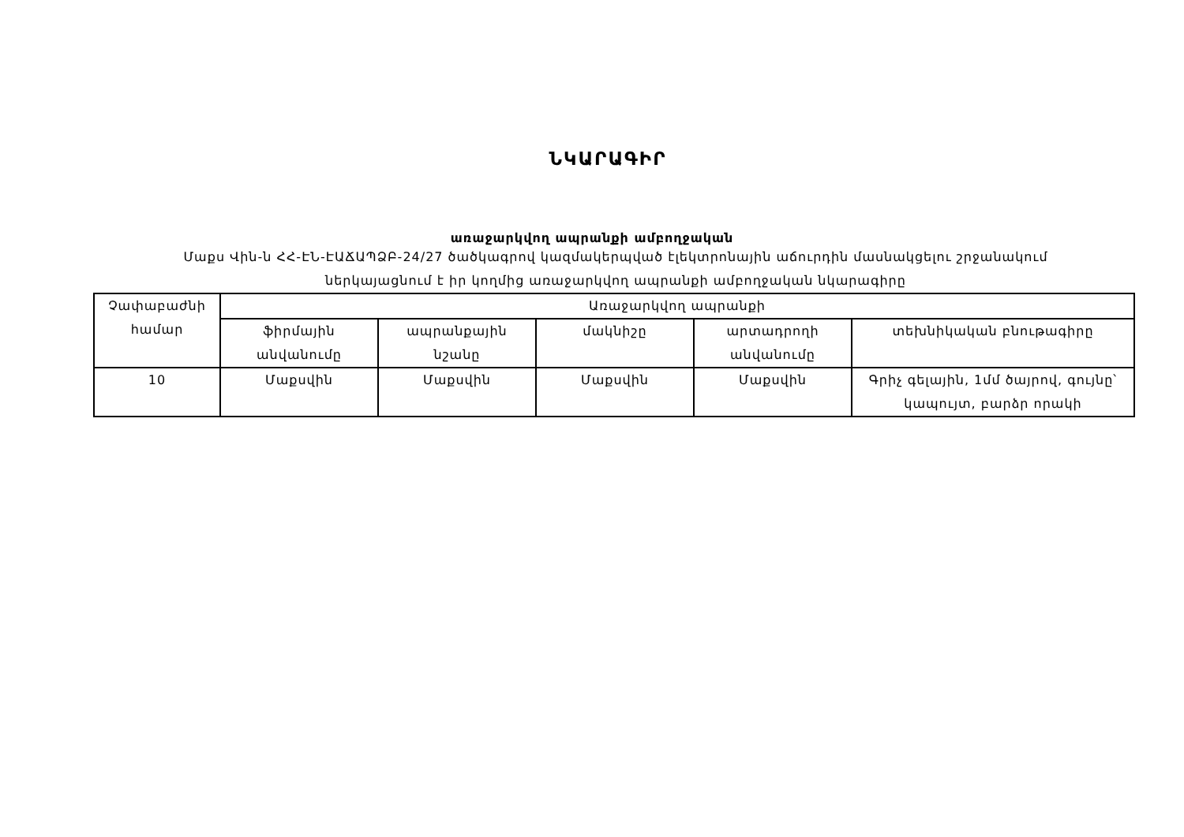ՆԿԱՐԱԳԻՐ
առաջարկվող ապրանքի ամբողջական
Մաքս Վին-ն ՀՀ-ԷՆ-ԷԱՃԱՊՁԲ-24/27 ծածկագրով կազմակերպված էլեկտրոնային աճուրդին մասնակցելու շրջանակում ներկայացնում է իր կողմից առաջարկվող ապրանքի ամբողջական նկարագիրը
| Չափաբաժնի համար | Առաջարկվող ապրանքի | | | | |
| | ֆիրմային անվանումը | ապրանքային նշանը | մակնիշը | արտադրողի անվանումը | տեխնիկական բնութագիրը |
| 10 | Մաքսվին | Մաքսվին | Մաքսվին | Մաքսվին | Գրիչ գելային, 1մմ ծայրով, գույնը՝ կապույտ, բարձր որակի |